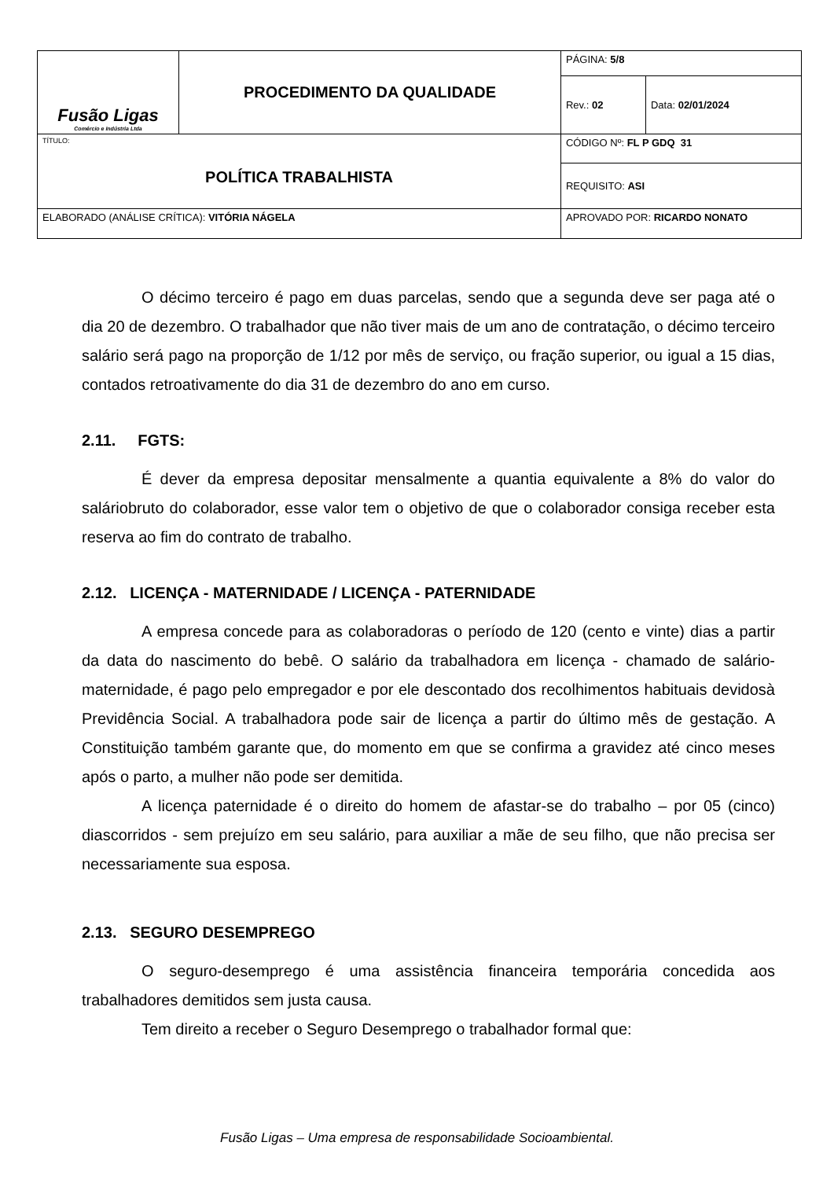| Fusão Ligas Comércio e Indústria Ltda | PROCEDIMENTO DA QUALIDADE | | PÁGINA: 5/8 | |
| | | | Rev.: 02 | Data: 02/01/2024 |
| TÍTULO: POLÍTICA TRABALHISTA | | | CÓDIGO Nº: FL P GDQ 31 | |
| | | | REQUISITO: ASI | |
| ELABORADO (ANÁLISE CRÍTICA): VITÓRIA NÁGELA | | APROVADO POR: RICARDO NONATO | | |
O décimo terceiro é pago em duas parcelas, sendo que a segunda deve ser paga até o dia 20 de dezembro. O trabalhador que não tiver mais de um ano de contratação, o décimo terceiro salário será pago na proporção de 1/12 por mês de serviço, ou fração superior, ou igual a 15 dias, contados retroativamente do dia 31 de dezembro do ano em curso.
2.11. FGTS:
É dever da empresa depositar mensalmente a quantia equivalente a 8% do valor do saláriobruto do colaborador, esse valor tem o objetivo de que o colaborador consiga receber esta reserva ao fim do contrato de trabalho.
2.12. LICENÇA - MATERNIDADE / LICENÇA - PATERNIDADE
A empresa concede para as colaboradoras o período de 120 (cento e vinte) dias a partir da data do nascimento do bebê. O salário da trabalhadora em licença - chamado de salário-maternidade, é pago pelo empregador e por ele descontado dos recolhimentos habituais devidosà Previdência Social. A trabalhadora pode sair de licença a partir do último mês de gestação. A Constituição também garante que, do momento em que se confirma a gravidez até cinco meses após o parto, a mulher não pode ser demitida.
A licença paternidade é o direito do homem de afastar-se do trabalho – por 05 (cinco) diascorridos - sem prejuízo em seu salário, para auxiliar a mãe de seu filho, que não precisa ser necessariamente sua esposa.
2.13. SEGURO DESEMPREGO
O seguro-desemprego é uma assistência financeira temporária concedida aos trabalhadores demitidos sem justa causa.
Tem direito a receber o Seguro Desemprego o trabalhador formal que:
Fusão Ligas – Uma empresa de responsabilidade Socioambiental.